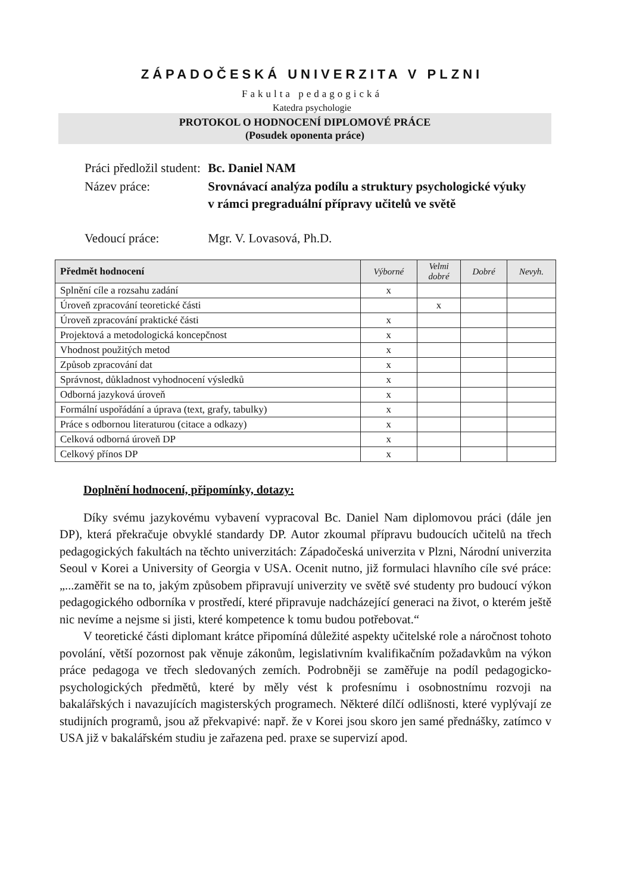ZÁPADOČESKÁ UNIVERZITA V PLZNI
Fakulta pedagogická
Katedra psychologie
PROTOKOL O HODNOCENÍ DIPLOMOVÉ PRÁCE
(Posudek oponenta práce)
| Práci předložil student: | Bc. Daniel NAM |
| Název práce: | Srovnávací analýza podílu a struktury psychologické výuky v rámci pregraduální přípravy učitelů ve světě |
| Vedoucí práce: | Mgr. V. Lovasová, Ph.D. |
| Předmět hodnocení | Výborné | Velmi dobré | Dobré | Nevyh. |
| --- | --- | --- | --- | --- |
| Splnění cíle a rozsahu zadání | x | | | |
| Úroveň zpracování teoretické části | | x | | |
| Úroveň zpracování praktické části | x | | | |
| Projektová a metodologická koncepčnost | x | | | |
| Vhodnost použitých metod | x | | | |
| Způsob zpracování dat | x | | | |
| Správnost, důkladnost vyhodnocení výsledků | x | | | |
| Odborná jazyková úroveň | x | | | |
| Formální uspořádání a úprava (text, grafy, tabulky) | x | | | |
| Práce s odbornou literaturou (citace a odkazy) | x | | | |
| Celková odborná úroveň DP | x | | | |
| Celkový přínos DP | x | | | |
Doplnění hodnocení, připomínky, dotazy:
Díky svému jazykovému vybavení vypracoval Bc. Daniel Nam diplomovou práci (dále jen DP), která překračuje obvyklé standardy DP. Autor zkoumal přípravu budoucích učitelů na třech pedagogických fakultách na těchto univerzitách: Západočeská univerzita v Plzni, Národní univerzita Seoul v Korei a University of Georgia v USA. Ocenit nutno, již formulaci hlavního cíle své práce: „...zaměřit se na to, jakým způsobem připravují univerzity ve světě své studenty pro budoucí výkon pedagogického odborníka v prostředí, které připravuje nadcházející generaci na život, o kterém ještě nic nevíme a nejsme si jisti, které kompetence k tomu budou potřebovat.“
V teoretické části diplomant krátce připomíná důležité aspekty učitelské role a náročnost tohoto povolání, větší pozornost pak věnuje zákonům, legislativním kvalifikačním požadavkům na výkon práce pedagoga ve třech sledovaných zemích. Podrobněji se zaměřuje na podíl pedagogicko-psychologických předmětů, které by měly vést k profesnímu i osobnostnímu rozvoji na bakalářských i navazujících magisterských programech. Některé dílčí odlišnosti, které vyplývají ze studijních programů, jsou až překvapivé: např. že v Korei jsou skoro jen samé přednášky, zatímco v USA již v bakalářském studiu je zařazena ped. praxe se supervizí apod.